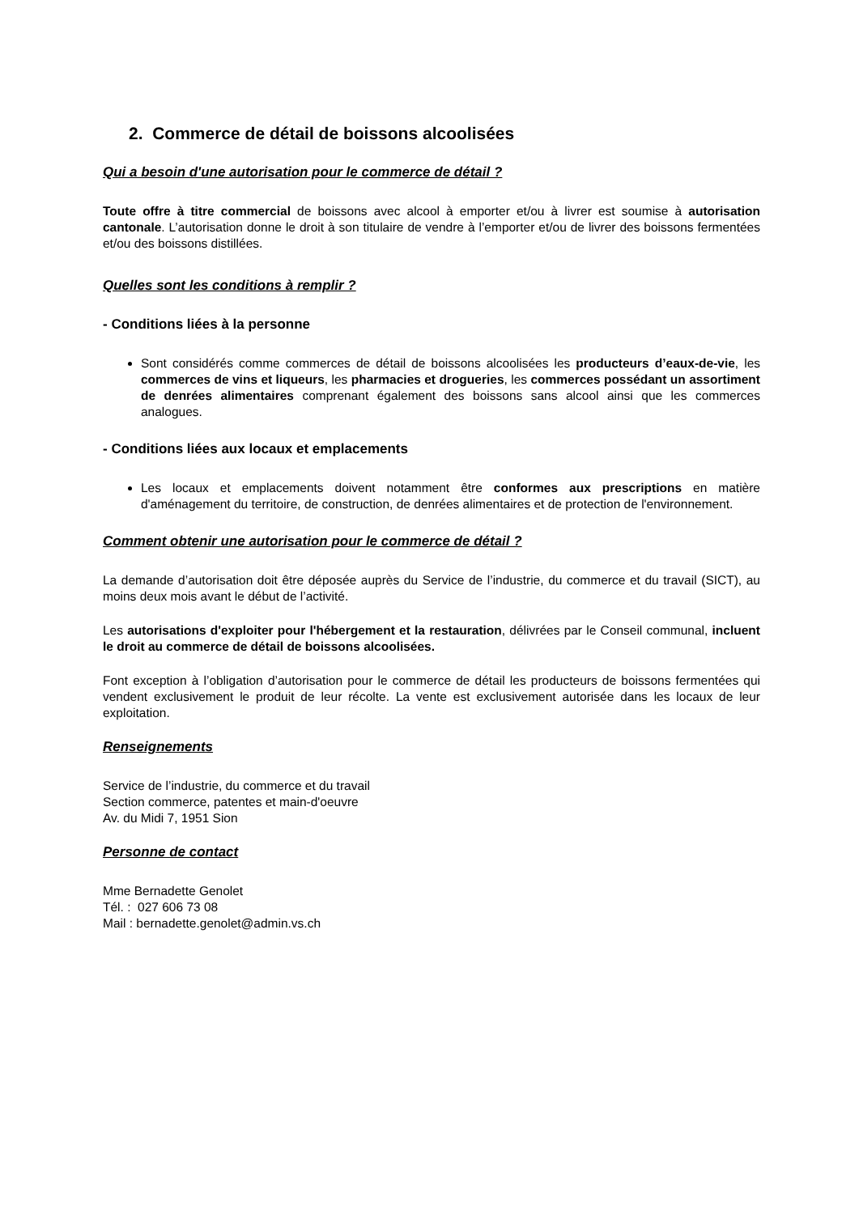2. Commerce de détail de boissons alcoolisées
Qui a besoin d'une autorisation pour le commerce de détail ?
Toute offre à titre commercial de boissons avec alcool à emporter et/ou à livrer est soumise à autorisation cantonale. L’autorisation donne le droit à son titulaire de vendre à l’emporter et/ou de livrer des boissons fermentées et/ou des boissons distillées.
Quelles sont les conditions à remplir ?
- Conditions liées à la personne
Sont considérés comme commerces de détail de boissons alcoolisées les producteurs d’eaux-de-vie, les commerces de vins et liqueurs, les pharmacies et drogueries, les commerces possédant un assortiment de denrées alimentaires comprenant également des boissons sans alcool ainsi que les commerces analogues.
- Conditions liées aux locaux et emplacements
Les locaux et emplacements doivent notamment être conformes aux prescriptions en matière d'aménagement du territoire, de construction, de denrées alimentaires et de protection de l'environnement.
Comment obtenir une autorisation pour le commerce de détail ?
La demande d’autorisation doit être déposée auprès du Service de l’industrie, du commerce et du travail (SICT), au moins deux mois avant le début de l’activité.
Les autorisations d'exploiter pour l'hébergement et la restauration, délivrées par le Conseil communal, incluent le droit au commerce de détail de boissons alcoolisées.
Font exception à l’obligation d’autorisation pour le commerce de détail les producteurs de boissons fermentées qui vendent exclusivement le produit de leur récolte. La vente est exclusivement autorisée dans les locaux de leur exploitation.
Renseignements
Service de l’industrie, du commerce et du travail
Section commerce, patentes et main-d'oeuvre
Av. du Midi 7, 1951 Sion
Personne de contact
Mme Bernadette Genolet
Tél. : 027 606 73 08
Mail : bernadette.genolet@admin.vs.ch